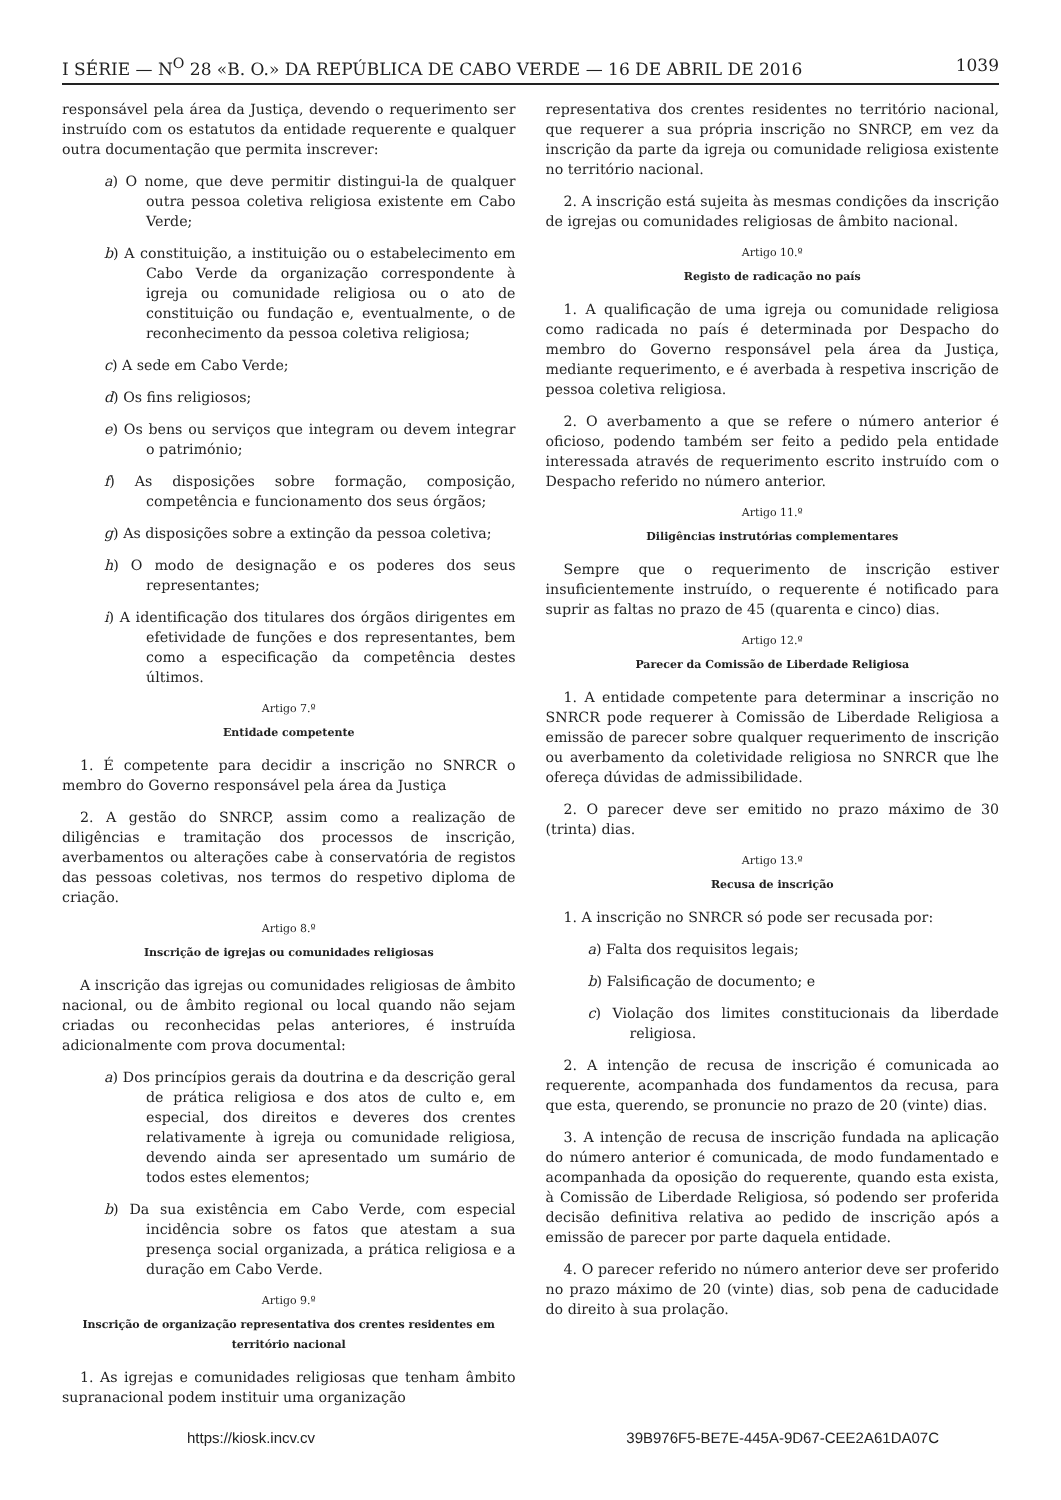I SÉRIE — N<sup>O</sup> 28 «B. O.» DA REPÚBLICA DE CABO VERDE — 16 DE ABRIL DE 2016 1039
responsável pela área da Justiça, devendo o requerimento ser instruído com os estatutos da entidade requerente e qualquer outra documentação que permita inscrever:
a) O nome, que deve permitir distingui-la de qualquer outra pessoa coletiva religiosa existente em Cabo Verde;
b) A constituição, a instituição ou o estabelecimento em Cabo Verde da organização correspondente à igreja ou comunidade religiosa ou o ato de constituição ou fundação e, eventualmente, o de reconhecimento da pessoa coletiva religiosa;
c) A sede em Cabo Verde;
d) Os fins religiosos;
e) Os bens ou serviços que integram ou devem integrar o património;
f) As disposições sobre formação, composição, competência e funcionamento dos seus órgãos;
g) As disposições sobre a extinção da pessoa coletiva;
h) O modo de designação e os poderes dos seus representantes;
i) A identificação dos titulares dos órgãos dirigentes em efetividade de funções e dos representantes, bem como a especificação da competência destes últimos.
Artigo 7.º
Entidade competente
1. É competente para decidir a inscrição no SNRCR o membro do Governo responsável pela área da Justiça
2. A gestão do SNRCP, assim como a realização de diligências e tramitação dos processos de inscrição, averbamentos ou alterações cabe à conservatória de registos das pessoas coletivas, nos termos do respetivo diploma de criação.
Artigo 8.º
Inscrição de igrejas ou comunidades religiosas
A inscrição das igrejas ou comunidades religiosas de âmbito nacional, ou de âmbito regional ou local quando não sejam criadas ou reconhecidas pelas anteriores, é instruída adicionalmente com prova documental:
a) Dos princípios gerais da doutrina e da descrição geral de prática religiosa e dos atos de culto e, em especial, dos direitos e deveres dos crentes relativamente à igreja ou comunidade religiosa, devendo ainda ser apresentado um sumário de todos estes elementos;
b) Da sua existência em Cabo Verde, com especial incidência sobre os fatos que atestam a sua presença social organizada, a prática religiosa e a duração em Cabo Verde.
Artigo 9.º
Inscrição de organização representativa dos crentes residentes em território nacional
1. As igrejas e comunidades religiosas que tenham âmbito supranacional podem instituir uma organização
representativa dos crentes residentes no território nacional, que requerer a sua própria inscrição no SNRCP, em vez da inscrição da parte da igreja ou comunidade religiosa existente no território nacional.
2. A inscrição está sujeita às mesmas condições da inscrição de igrejas ou comunidades religiosas de âmbito nacional.
Artigo 10.º
Registo de radicação no país
1. A qualificação de uma igreja ou comunidade religiosa como radicada no país é determinada por Despacho do membro do Governo responsável pela área da Justiça, mediante requerimento, e é averbada à respetiva inscrição de pessoa coletiva religiosa.
2. O averbamento a que se refere o número anterior é oficioso, podendo também ser feito a pedido pela entidade interessada através de requerimento escrito instruído com o Despacho referido no número anterior.
Artigo 11.º
Diligências instrutórias complementares
Sempre que o requerimento de inscrição estiver insuficientemente instruído, o requerente é notificado para suprir as faltas no prazo de 45 (quarenta e cinco) dias.
Artigo 12.º
Parecer da Comissão de Liberdade Religiosa
1. A entidade competente para determinar a inscrição no SNRCR pode requerer à Comissão de Liberdade Religiosa a emissão de parecer sobre qualquer requerimento de inscrição ou averbamento da coletividade religiosa no SNRCR que lhe ofereça dúvidas de admissibilidade.
2. O parecer deve ser emitido no prazo máximo de 30 (trinta) dias.
Artigo 13.º
Recusa de inscrição
1. A inscrição no SNRCR só pode ser recusada por:
a) Falta dos requisitos legais;
b) Falsificação de documento; e
c) Violação dos limites constitucionais da liberdade religiosa.
2. A intenção de recusa de inscrição é comunicada ao requerente, acompanhada dos fundamentos da recusa, para que esta, querendo, se pronuncie no prazo de 20 (vinte) dias.
3. A intenção de recusa de inscrição fundada na aplicação do número anterior é comunicada, de modo fundamentado e acompanhada da oposição do requerente, quando esta exista, à Comissão de Liberdade Religiosa, só podendo ser proferida decisão definitiva relativa ao pedido de inscrição após a emissão de parecer por parte daquela entidade.
4. O parecer referido no número anterior deve ser proferido no prazo máximo de 20 (vinte) dias, sob pena de caducidade do direito à sua prolação.
https://kiosk.incv.cv 39B976F5-BE7E-445A-9D67-CEE2A61DA07C